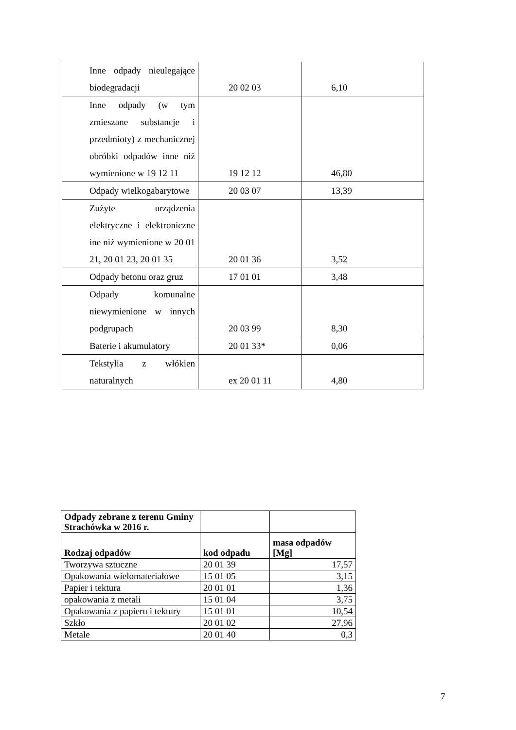| Inne odpady nieulegające biodegradacji | 20 02 03 | 6,10 |
| Inne odpady (w tym zmieszane substancje i przedmioty) z mechanicznej obróbki odpadów inne niż wymienione w 19 12 11 | 19 12 12 | 46,80 |
| Odpady wielkogabarytowe | 20 03 07 | 13,39 |
| Zużyte urządzenia elektryczne i elektroniczne ine niż wymienione w 20 01 21, 20 01 23, 20 01 35 | 20 01 36 | 3,52 |
| Odpady betonu oraz gruz | 17 01 01 | 3,48 |
| Odpady komunalne niewymienione w innych podgrupach | 20 03 99 | 8,30 |
| Baterie i akumulatory | 20 01 33* | 0,06 |
| Tekstylia z włókien naturalnych | ex 20 01 11 | 4,80 |
| Odpady zebrane z terenu Gminy Strachówka w 2016 r. | | |
| Rodzaj odpadów | kod odpadu | masa odpadów [Mg] |
| Tworzywa sztuczne | 20 01 39 | 17,57 |
| Opakowania wielomateriałowe | 15 01 05 | 3,15 |
| Papier i tektura | 20 01 01 | 1,36 |
| opakowania z metali | 15 01 04 | 3,75 |
| Opakowania z papieru i tektury | 15 01 01 | 10,54 |
| Szkło | 20 01 02 | 27,96 |
| Metale | 20 01 40 | 0,3 |
7